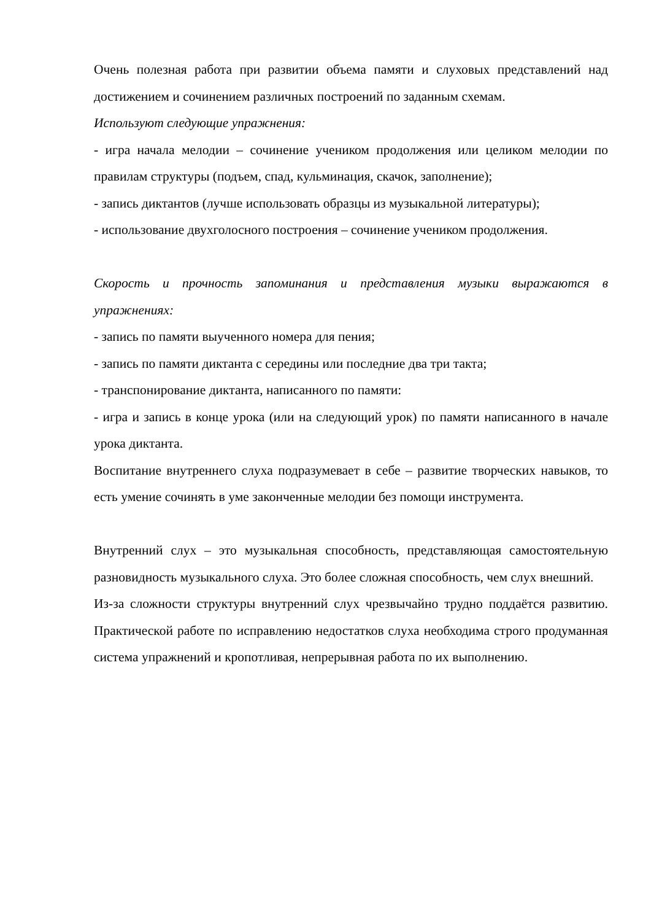Очень полезная работа при развитии объема памяти и слуховых представлений над достижением и сочинением различных построений по заданным схемам.
Используют следующие упражнения:
- игра начала мелодии – сочинение учеником продолжения или целиком мелодии по правилам структуры (подъем, спад, кульминация, скачок, заполнение);
- запись диктантов (лучше использовать образцы из музыкальной литературы);
- использование двухголосного построения – сочинение учеником продолжения.
Скорость и прочность запоминания и представления музыки выражаются в упражнениях:
- запись по памяти выученного номера для пения;
- запись по памяти диктанта с середины или последние два три такта;
- транспонирование диктанта, написанного по памяти:
- игра и запись в конце урока (или на следующий урок) по памяти написанного в начале урока диктанта.
Воспитание внутреннего слуха подразумевает в себе – развитие творческих навыков, то есть умение сочинять в уме законченные мелодии без помощи инструмента.
Внутренний слух – это музыкальная способность, представляющая самостоятельную разновидность музыкального слуха. Это более сложная способность, чем слух внешний.
Из-за сложности структуры внутренний слух чрезвычайно трудно поддаётся развитию. Практической работе по исправлению недостатков слуха необходима строго продуманная система упражнений и кропотливая, непрерывная работа по их выполнению.